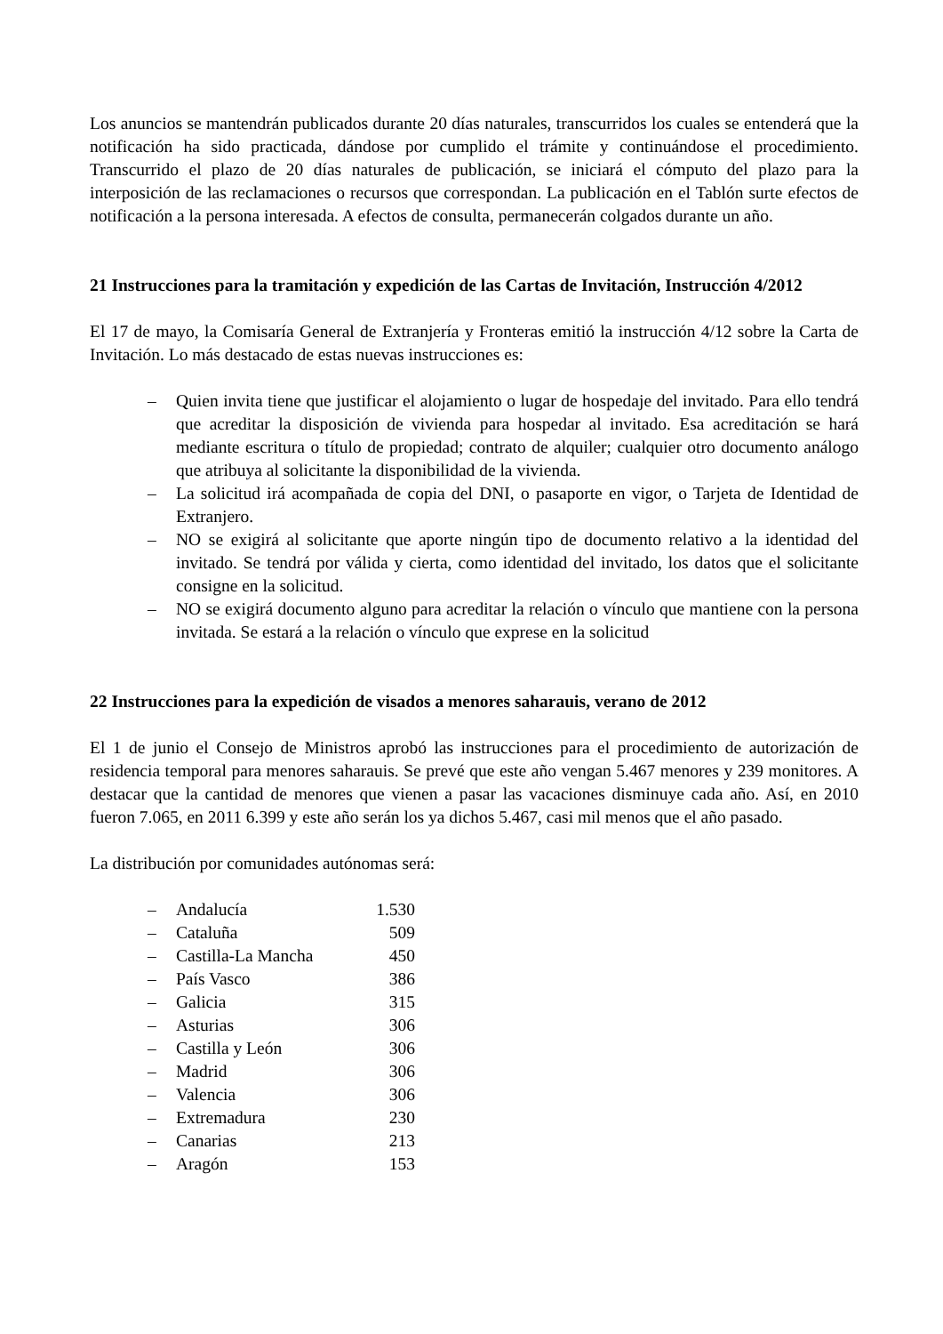Los anuncios se mantendrán publicados durante 20 días naturales, transcurridos los cuales se entenderá que la notificación ha sido practicada, dándose por cumplido el trámite y continuándose el procedimiento. Transcurrido el plazo de 20 días naturales de publicación, se iniciará el cómputo del plazo para la interposición de las reclamaciones o recursos que correspondan. La publicación en el Tablón surte efectos de notificación a la persona interesada. A efectos de consulta, permanecerán colgados durante un año.
21 Instrucciones para la tramitación y expedición de las Cartas de Invitación, Instrucción 4/2012
El 17 de mayo, la Comisaría General de Extranjería y Fronteras emitió la instrucción 4/12 sobre la Carta de Invitación. Lo más destacado de estas nuevas instrucciones es:
– Quien invita tiene que justificar el alojamiento o lugar de hospedaje del invitado. Para ello tendrá que acreditar la disposición de vivienda para hospedar al invitado. Esa acreditación se hará mediante escritura o título de propiedad; contrato de alquiler; cualquier otro documento análogo que atribuya al solicitante la disponibilidad de la vivienda.
– La solicitud irá acompañada de copia del DNI, o pasaporte en vigor, o Tarjeta de Identidad de Extranjero.
– NO se exigirá al solicitante que aporte ningún tipo de documento relativo a la identidad del invitado. Se tendrá por válida y cierta, como identidad del invitado, los datos que el solicitante consigne en la solicitud.
– NO se exigirá documento alguno para acreditar la relación o vínculo que mantiene con la persona invitada. Se estará a la relación o vínculo que exprese en la solicitud
22 Instrucciones para la expedición de visados a menores saharauis, verano de 2012
El 1 de junio el Consejo de Ministros aprobó las instrucciones para el procedimiento de autorización de residencia temporal para menores saharauis. Se prevé que este año vengan 5.467 menores y 239 monitores. A destacar que la cantidad de menores que vienen a pasar las vacaciones disminuye cada año. Así, en 2010 fueron 7.065, en 2011 6.399 y este año serán los ya dichos 5.467, casi mil menos que el año pasado.
La distribución por comunidades autónomas será:
| – | Andalucía | 1.530 |
| – | Cataluña | 509 |
| – | Castilla-La Mancha | 450 |
| – | País Vasco | 386 |
| – | Galicia | 315 |
| – | Asturias | 306 |
| – | Castilla y León | 306 |
| – | Madrid | 306 |
| – | Valencia | 306 |
| – | Extremadura | 230 |
| – | Canarias | 213 |
| – | Aragón | 153 |